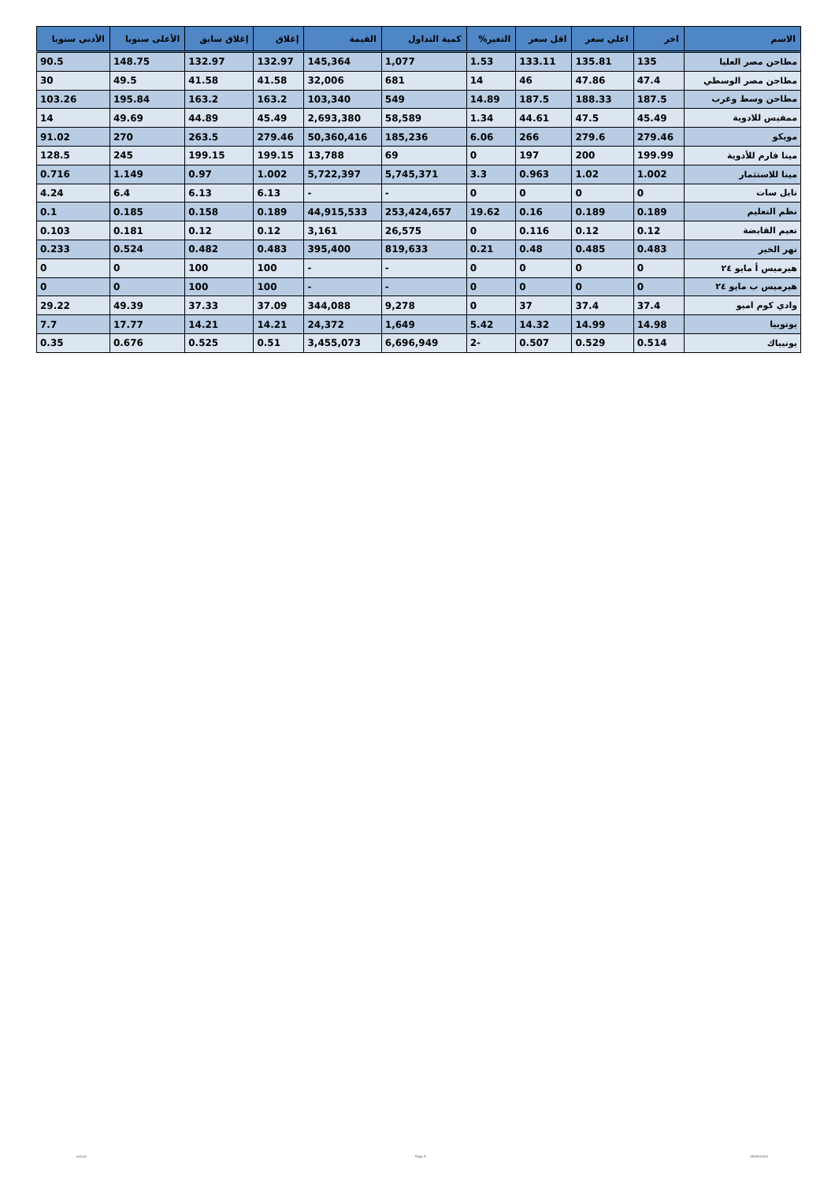| الاسم | اخر | اعلي سعر | اقل سعر | التغير% | كمية التداول | القيمة | إغلاق | إغلاق سابق | الأعلى سنويا | الأدنى سنويا |
| --- | --- | --- | --- | --- | --- | --- | --- | --- | --- | --- |
| مطاحن مصر العليا | 135 | 135.81 | 133.11 | 1.53 | 1,077 | 145,364 | 132.97 | 132.97 | 148.75 | 90.5 |
| مطاحن مصر الوسطي | 47.4 | 47.86 | 46 | 14 | 681 | 32,006 | 41.58 | 41.58 | 49.5 | 30 |
| مطاحن وسط وغرب | 187.5 | 188.33 | 187.5 | 14.89 | 549 | 103,340 | 163.2 | 163.2 | 195.84 | 103.26 |
| ممفيس للادوية | 45.49 | 47.5 | 44.61 | 1.34 | 58,589 | 2,693,380 | 45.49 | 44.89 | 49.69 | 14 |
| موبكو | 279.46 | 279.6 | 266 | 6.06 | 185,236 | 50,360,416 | 279.46 | 263.5 | 270 | 91.02 |
| مينا فارم للأدوية | 199.99 | 200 | 197 | 0 | 69 | 13,788 | 199.15 | 199.15 | 245 | 128.5 |
| مينا للاستثمار | 1.002 | 1.02 | 0.963 | 3.3 | 5,745,371 | 5,722,397 | 1.002 | 0.97 | 1.149 | 0.716 |
| نايل سات | 0 | 0 | 0 | 0 | - | - | 6.13 | 6.13 | 6.4 | 4.24 |
| نظم التعليم | 0.189 | 0.189 | 0.16 | 19.62 | 253,424,657 | 44,915,533 | 0.189 | 0.158 | 0.185 | 0.1 |
| نعيم القابضة | 0.12 | 0.12 | 0.116 | 0 | 26,575 | 3,161 | 0.12 | 0.12 | 0.181 | 0.103 |
| نهر الخير | 0.483 | 0.485 | 0.48 | 0.21 | 819,633 | 395,400 | 0.483 | 0.482 | 0.524 | 0.233 |
| هيرميس أ مايو ٢٤ | 0 | 0 | 0 | 0 | - | - | 100 | 100 | 0 | 0 |
| هيرميس ب مايو ٢٤ | 0 | 0 | 0 | 0 | - | - | 100 | 100 | 0 | 0 |
| وادي كوم امبو | 37.4 | 37.4 | 37 | 0 | 9,278 | 344,088 | 37.09 | 37.33 | 49.39 | 29.22 |
| يوتوبيا | 14.98 | 14.99 | 14.32 | 5.42 | 1,649 | 24,372 | 14.21 | 14.21 | 17.77 | 7.7 |
| يونيباك | 0.514 | 0.529 | 0.507 | -2 | 6,696,949 | 3,455,073 | 0.51 | 0.525 | 0.676 | 0.35 |
ashraf Page 5 18/09/2023